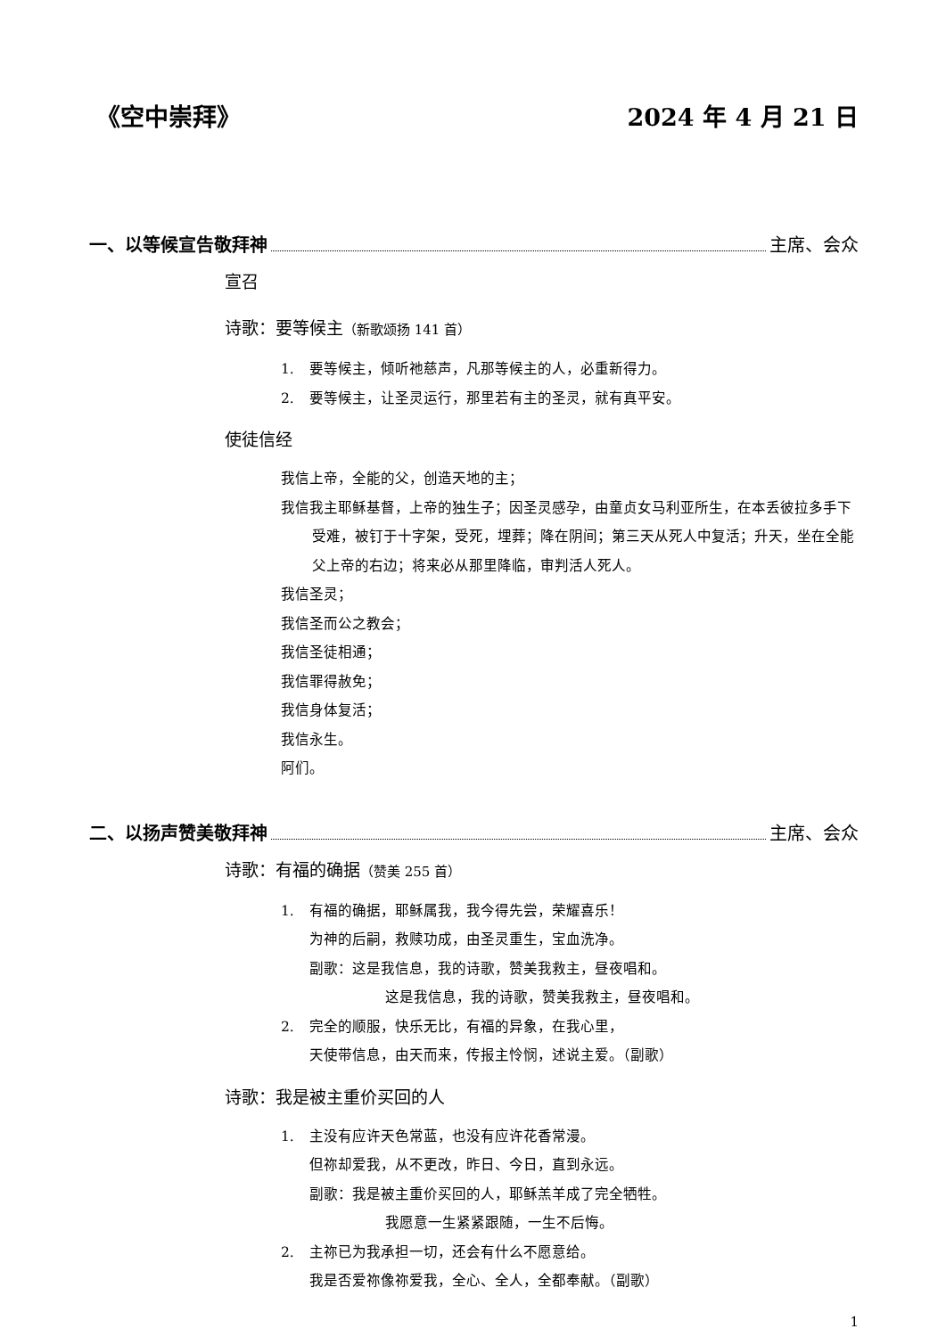《空中崇拜》 2024 年 4 月 21 日
一、以等候宣告敬拜神 主席、会众
宣召
诗歌：要等候主（新歌颂扬 141 首）
1. 要等候主，倾听祂慈声，凡那等候主的人，必重新得力。
2. 要等候主，让圣灵运行，那里若有主的圣灵，就有真平安。
使徒信经
我信上帝，全能的父，创造天地的主；
我信我主耶稣基督，上帝的独生子；因圣灵感孕，由童贞女马利亚所生，在本丢彼拉多手下受难，被钉于十字架，受死，埋葬；降在阴间；第三天从死人中复活；升天，坐在全能父上帝的右边；将来必从那里降临，审判活人死人。
我信圣灵；
我信圣而公之教会；
我信圣徒相通；
我信罪得赦免；
我信身体复活；
我信永生。
阿们。
二、以扬声赞美敬拜神 主席、会众
诗歌：有福的确据（赞美 255 首）
1. 有福的确据，耶稣属我，我今得先尝，荣耀喜乐！
为神的后嗣，救赎功成，由圣灵重生，宝血洗净。
副歌：这是我信息，我的诗歌，赞美我救主，昼夜唱和。
这是我信息，我的诗歌，赞美我救主，昼夜唱和。
2. 完全的顺服，快乐无比，有福的异象，在我心里，
天使带信息，由天而来，传报主怜悯，述说主爱。（副歌）
诗歌：我是被主重价买回的人
1. 主没有应许天色常蓝，也没有应许花香常漫。
但祢却爱我，从不更改，昨日、今日，直到永远。
副歌：我是被主重价买回的人，耶稣羔羊成了完全牺牲。
我愿意一生紧紧跟随，一生不后悔。
2. 主祢已为我承担一切，还会有什么不愿意给。
我是否爱祢像祢爱我，全心、全人，全都奉献。（副歌）
1